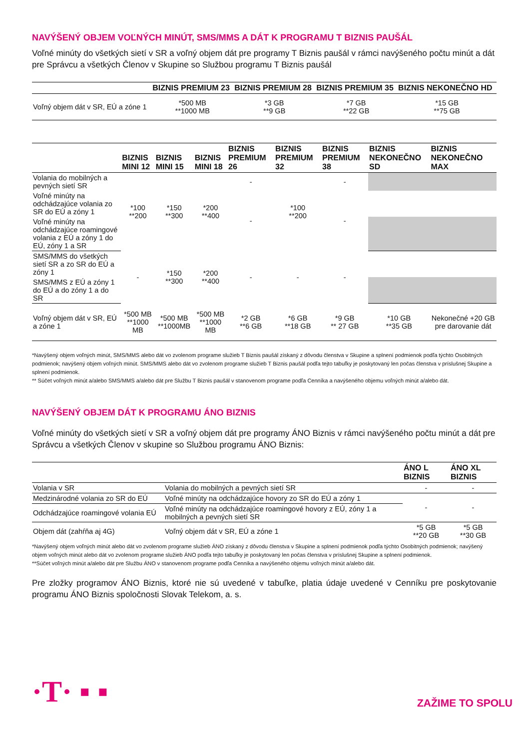NAVÝŠENÝ OBJEM VOĽNÝCH MINÚT, SMS/MMS A DÁT K PROGRAMU T BIZNIS PAUŠÁL
Voľné minúty do všetkých sietí v SR a voľný objem dát pre programy T Biznis paušál v rámci navýšeného počtu minút a dát pre Správcu a všetkých Členov v Skupine so Službou programu T Biznis paušál
| | BIZNIS PREMIUM 23 | BIZNIS PREMIUM 28 | BIZNIS PREMIUM 35 | BIZNIS NEKONEČNO HD |
| --- | --- | --- | --- | --- |
| Voľný objem dát v SR, EÚ a zóne 1 | *500 MB **1000 MB | *3 GB **9 GB | *7 GB **22 GB | *15 GB **75 GB |
| | BIZNIS MINI 12 | BIZNIS MINI 15 | BIZNIS MINI 18 | BIZNIS PREMIUM 26 | BIZNIS PREMIUM 32 | BIZNIS PREMIUM 38 | BIZNIS NEKONEČNO SD | BIZNIS NEKONEČNO MAX |
| --- | --- | --- | --- | --- | --- | --- | --- | --- |
| Volania do mobilných a pevných sietí SR | *100 **200 | *150 **300 | *200 **400 | - | *100 **200 | - | | |
| Voľné minúty na odchádzajúce volania zo SR do EÚ a zóny 1 | | | | - | | - | | |
| Voľné minúty na odchádzajúce roamingové volania z EÚ a zóny 1 do EÚ, zóny 1 a SR | | | | | | | | |
| SMS/MMS do všetkých sietí SR a zo SR do EÚ a zóny 1 | - | *150 **300 | *200 **400 | - | - | - | | |
| SMS/MMS z EÚ a zóny 1 do EÚ a do zóny 1 a do SR | | | | | | | | |
| Voľný objem dát v SR, EÚ a zóne 1 | *500 MB **1000 MB | *500 MB **1000MB | *500 MB **1000 MB | *2 GB **6 GB | *6 GB **18 GB | *9 GB ** 27 GB | *10 GB **35 GB | Nekonečné +20 GB pre darovanie dát |
*Navýšený objem voľných minút, SMS/MMS alebo dát vo zvolenom programe služieb T Biznis paušál získaný z dôvodu členstva v Skupine a splnení podmienok podľa týchto Osobitných podmienok; navýšený objem voľných minút. SMS/MMS alebo dát vo zvolenom programe služieb T Biznis paušál podľa tejto tabuľky je poskytovaný len počas členstva v príslušnej Skupine a splnení podmienok.
** Súčet voľných minút a/alebo SMS/MMS a/alebo dát pre Službu T Biznis paušál v stanovenom programe podľa Cenníka a navýšeného objemu voľných minút a/alebo dát.
NAVÝŠENÝ OBJEM DÁT K PROGRAMU ÁNO BIZNIS
Voľné minúty do všetkých sietí v SR a voľný objem dát pre programy ÁNO Biznis v rámci navýšeného počtu minút a dát pre Správcu a všetkých Členov v skupine so Službou programu ÁNO Biznis:
| | | ÁNO L BIZNIS | ÁNO XL BIZNIS |
| --- | --- | --- | --- |
| Volania v SR | Volania do mobilných a pevných sietí SR | - | - |
| Medzinárodné volania zo SR do EÚ | Voľné minúty na odchádzajúce hovory zo SR do EÚ a zóny 1 | - | - |
| Odchádzajúce roamingové volania EÚ | Voľné minúty na odchádzajúce roamingové hovory z EÚ, zóny 1 a mobilných a pevných sietí SR | | |
| Objem dát (zahŕňa aj 4G) | Voľný objem dát v SR, EÚ a zóne 1 | *5 GB **20 GB | *5 GB **30 GB |
*Navýšený objem voľných minút alebo dát vo zvolenom programe služieb ÁNO získaný z dôvodu členstva v Skupine a splnení podmienok podľa týchto Osobitných podmienok; navýšený objem voľných minút alebo dát vo zvolenom programe služieb ÁNO podľa tejto tabuľky je poskytovaný len počas členstva v príslušnej Skupine a splnení podmienok.
**Súčet voľných minút a/alebo dát pre Službu ÁNO v stanovenom programe podľa Cenníka a navýšeného objemu voľných minút a/alebo dát.
Pre zložky programov ÁNO Biznis, ktoré nie sú uvedené v tabuľke, platia údaje uvedené v Cenníku pre poskytovanie programu ÁNO Biznis spoločnosti Slovak Telekom, a. s.
·T· ▪ ▪
ZAŽIME TO SPOLU